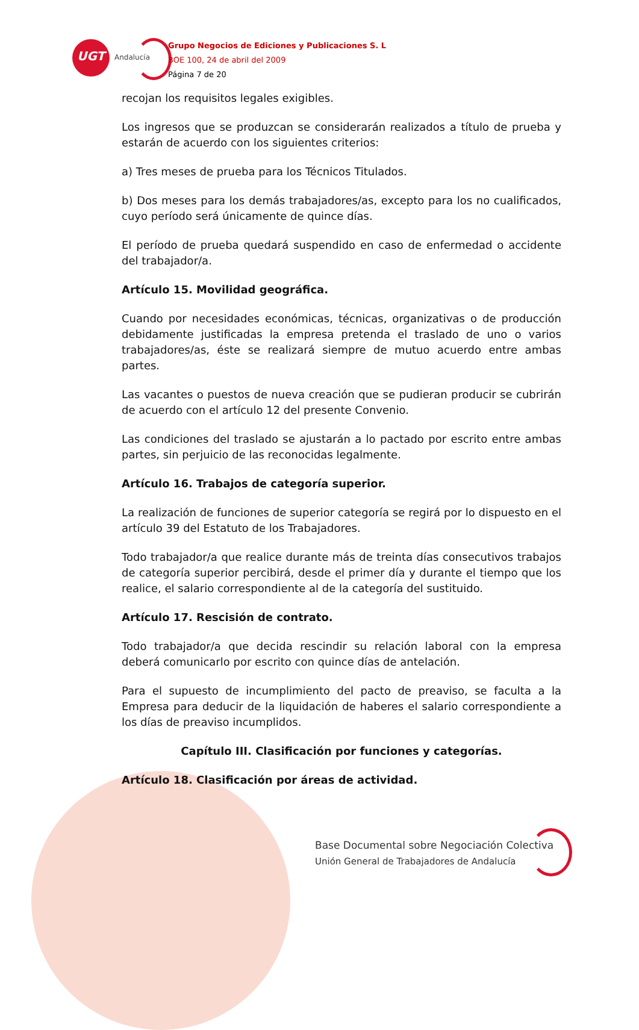UGT
Andalucía
Grupo Negocios de Ediciones y Publicaciones S. L
BOE 100, 24 de abril del 2009
Página 7 de 20
recojan los requisitos legales exigibles.
Los ingresos que se produzcan se considerarán realizados a título de prueba y estarán de acuerdo con los siguientes criterios:
a) Tres meses de prueba para los Técnicos Titulados.
b) Dos meses para los demás trabajadores/as, excepto para los no cualificados, cuyo período será únicamente de quince días.
El período de prueba quedará suspendido en caso de enfermedad o accidente del trabajador/a.
Artículo 15. Movilidad geográfica.
Cuando por necesidades económicas, técnicas, organizativas o de producción debidamente justificadas la empresa pretenda el traslado de uno o varios trabajadores/as, éste se realizará siempre de mutuo acuerdo entre ambas partes.
Las vacantes o puestos de nueva creación que se pudieran producir se cubrirán de acuerdo con el artículo 12 del presente Convenio.
Las condiciones del traslado se ajustarán a lo pactado por escrito entre ambas partes, sin perjuicio de las reconocidas legalmente.
Artículo 16. Trabajos de categoría superior.
La realización de funciones de superior categoría se regirá por lo dispuesto en el artículo 39 del Estatuto de los Trabajadores.
Todo trabajador/a que realice durante más de treinta días consecutivos trabajos de categoría superior percibirá, desde el primer día y durante el tiempo que los realice, el salario correspondiente al de la categoría del sustituido.
Artículo 17. Rescisión de contrato.
Todo trabajador/a que decida rescindir su relación laboral con la empresa deberá comunicarlo por escrito con quince días de antelación.
Para el supuesto de incumplimiento del pacto de preaviso, se faculta a la Empresa para deducir de la liquidación de haberes el salario correspondiente a los días de preaviso incumplidos.
Capítulo III. Clasificación por funciones y categorías.
Artículo 18. Clasificación por áreas de actividad.
Base Documental sobre Negociación Colectiva
Unión General de Trabajadores de Andalucía